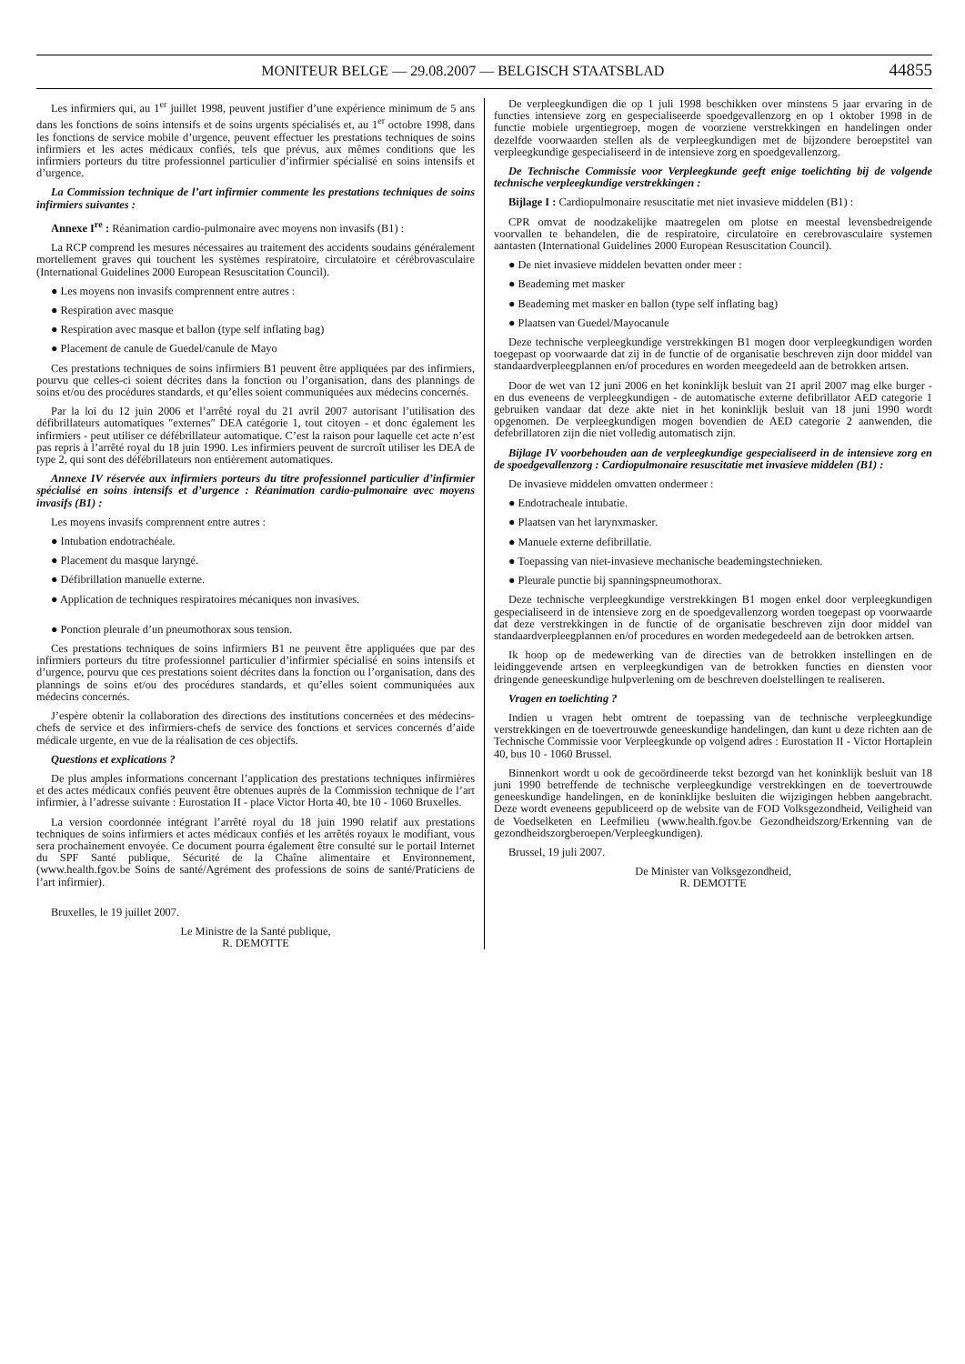MONITEUR BELGE — 29.08.2007 — BELGISCH STAATSBLAD 44855
Les infirmiers qui, au 1<sup>er</sup> juillet 1998, peuvent justifier d’une expérience minimum de 5 ans dans les fonctions de soins intensifs et de soins urgents spécialisés et, au 1<sup>er</sup> octobre 1998, dans les fonctions de service mobile d’urgence, peuvent effectuer les prestations techniques de soins infirmiers et les actes médicaux confiés, tels que prévus, aux mêmes conditions que les infirmiers porteurs du titre professionnel particulier d’infirmier spécialisé en soins intensifs et d’urgence.
La Commission technique de l’art infirmier commente les prestations techniques de soins infirmiers suivantes :
Annexe I<sup>re</sup> : Réanimation cardio-pulmonaire avec moyens non invasifs (B1) :
La RCP comprend les mesures nécessaires au traitement des accidents soudains généralement mortellement graves qui touchent les systèmes respiratoire, circulatoire et cérébrovasculaire (International Guidelines 2000 European Resuscitation Council).
● Les moyens non invasifs comprennent entre autres :
● Respiration avec masque
● Respiration avec masque et ballon (type self inflating bag)
● Placement de canule de Guedel/canule de Mayo
Ces prestations techniques de soins infirmiers B1 peuvent être appliquées par des infirmiers, pourvu que celles-ci soient décrites dans la fonction ou l’organisation, dans des plannings de soins et/ou des procédures standards, et qu’elles soient communiquées aux médecins concernés.
Par la loi du 12 juin 2006 et l’arrêté royal du 21 avril 2007 autorisant l’utilisation des défibrillateurs automatiques ″externes″ DEA catégorie 1, tout citoyen - et donc également les infirmiers - peut utiliser ce défébrillateur automatique. C’est la raison pour laquelle cet acte n’est pas repris à l’arrêté royal du 18 juin 1990. Les infirmiers peuvent de surcroît utiliser les DEA de type 2, qui sont des défébrillateurs non entièrement automatiques.
Annexe IV réservée aux infirmiers porteurs du titre professionnel particulier d’infirmier spécialisé en soins intensifs et d’urgence : Réanimation cardio-pulmonaire avec moyens invasifs (B1) :
Les moyens invasifs comprennent entre autres :
● Intubation endotrachéale.
● Placement du masque laryngé.
● Défibrillation manuelle externe.
● Application de techniques respiratoires mécaniques non invasives.
● Ponction pleurale d’un pneumothorax sous tension.
Ces prestations techniques de soins infirmiers B1 ne peuvent être appliquées que par des infirmiers porteurs du titre professionnel particulier d’infirmier spécialisé en soins intensifs et d’urgence, pourvu que ces prestations soient décrites dans la fonction ou l’organisation, dans des plannings de soins et/ou des procédures standards, et qu’elles soient communiquées aux médecins concernés.
J’espère obtenir la collaboration des directions des institutions concernées et des médecins-chefs de service et des infirmiers-chefs de service des fonctions et services concernés d’aide médicale urgente, en vue de la réalisation de ces objectifs.
Questions et explications ?
De plus amples informations concernant l’application des prestations techniques infirmières et des actes médicaux confiés peuvent être obtenues auprès de la Commission technique de l’art infirmier, à l’adresse suivante : Eurostation II - place Victor Horta 40, bte 10 - 1060 Bruxelles.
La version coordonnée intégrant l’arrêté royal du 18 juin 1990 relatif aux prestations techniques de soins infirmiers et actes médicaux confiés et les arrêtés royaux le modifiant, vous sera prochainement envoyée. Ce document pourra également être consulté sur le portail Internet du SPF Santé publique, Sécurité de la Chaîne alimentaire et Environnement, (www.health.fgov.be Soins de santé/Agrément des professions de soins de santé/Praticiens de l’art infirmier).
Bruxelles, le 19 juillet 2007.
Le Ministre de la Santé publique,
R. DEMOTTE
De verpleegkundigen die op 1 juli 1998 beschikken over minstens 5 jaar ervaring in de functies intensieve zorg en gespecialiseerde spoedgevallenzorg en op 1 oktober 1998 in de functie mobiele urgentiegroep, mogen de voorziene verstrekkingen en handelingen onder dezelfde voorwaarden stellen als de verpleegkundigen met de bijzondere beroepstitel van verpleegkundige gespecialiseerd in de intensieve zorg en spoedgevallenzorg.
De Technische Commissie voor Verpleegkunde geeft enige toelichting bij de volgende technische verpleegkundige verstrekkingen :
Bijlage I : Cardiopulmonaire resuscitatie met niet invasieve middelen (B1) :
CPR omvat de noodzakelijke maatregelen om plotse en meestal levensbedreigende voorvallen te behandelen, die de respiratoire, circulatoire en cerebrovasculaire systemen aantasten (International Guidelines 2000 European Resuscitation Council).
● De niet invasieve middelen bevatten onder meer :
● Beademing met masker
● Beademing met masker en ballon (type self inflating bag)
● Plaatsen van Guedel/Mayocanule
Deze technische verpleegkundige verstrekkingen B1 mogen door verpleegkundigen worden toegepast op voorwaarde dat zij in de functie of de organisatie beschreven zijn door middel van standaardverpleegplannen en/of procedures en worden meegedeeld aan de betrokken artsen.
Door de wet van 12 juni 2006 en het koninklijk besluit van 21 april 2007 mag elke burger - en dus eveneens de verpleegkundigen - de automatische externe defibrillator AED categorie 1 gebruiken vandaar dat deze akte niet in het koninklijk besluit van 18 juni 1990 wordt opgenomen. De verpleegkundigen mogen bovendien de AED categorie 2 aanwenden, die defebrillatoren zijn die niet volledig automatisch zijn.
Bijlage IV voorbehouden aan de verpleegkundige gespecialiseerd in de intensieve zorg en de spoedgevallenzorg : Cardiopulmonaire resuscitatie met invasieve middelen (B1) :
De invasieve middelen omvatten ondermeer :
● Endotracheale intubatie.
● Plaatsen van het larynxmasker.
● Manuele externe defibrillatie.
● Toepassing van niet-invasieve mechanische beademingstechnieken.
● Pleurale punctie bij spanningspneumothorax.
Deze technische verpleegkundige verstrekkingen B1 mogen enkel door verpleegkundigen gespecialiseerd in de intensieve zorg en de spoedgevallenzorg worden toegepast op voorwaarde dat deze verstrekkingen in de functie of de organisatie beschreven zijn door middel van standaardverpleegplannen en/of procedures en worden medegedeeld aan de betrokken artsen.
Ik hoop op de medewerking van de directies van de betrokken instellingen en de leidinggevende artsen en verpleegkundigen van de betrokken functies en diensten voor dringende geneeskundige hulpverlening om de beschreven doelstellingen te realiseren.
Vragen en toelichting ?
Indien u vragen hebt omtrent de toepassing van de technische verpleegkundige verstrekkingen en de toevertrouwde geneeskundige handelingen, dan kunt u deze richten aan de Technische Commissie voor Verpleegkunde op volgend adres : Eurostation II - Victor Hortaplein 40, bus 10 - 1060 Brussel.
Binnenkort wordt u ook de gecoördineerde tekst bezorgd van het koninklijk besluit van 18 juni 1990 betreffende de technische verpleegkundige verstrekkingen en de toevertrouwde geneeskundige handelingen, en de koninklijke besluiten die wijzigingen hebben aangebracht. Deze wordt eveneens gepubliceerd op de website van de FOD Volksgezondheid, Veiligheid van de Voedselketen en Leefmilieu (www.health.fgov.be Gezondheidszorg/Erkenning van de gezondheidszorgberoepen/Verpleegkundigen).
Brussel, 19 juli 2007.
De Minister van Volksgezondheid,
R. DEMOTTE